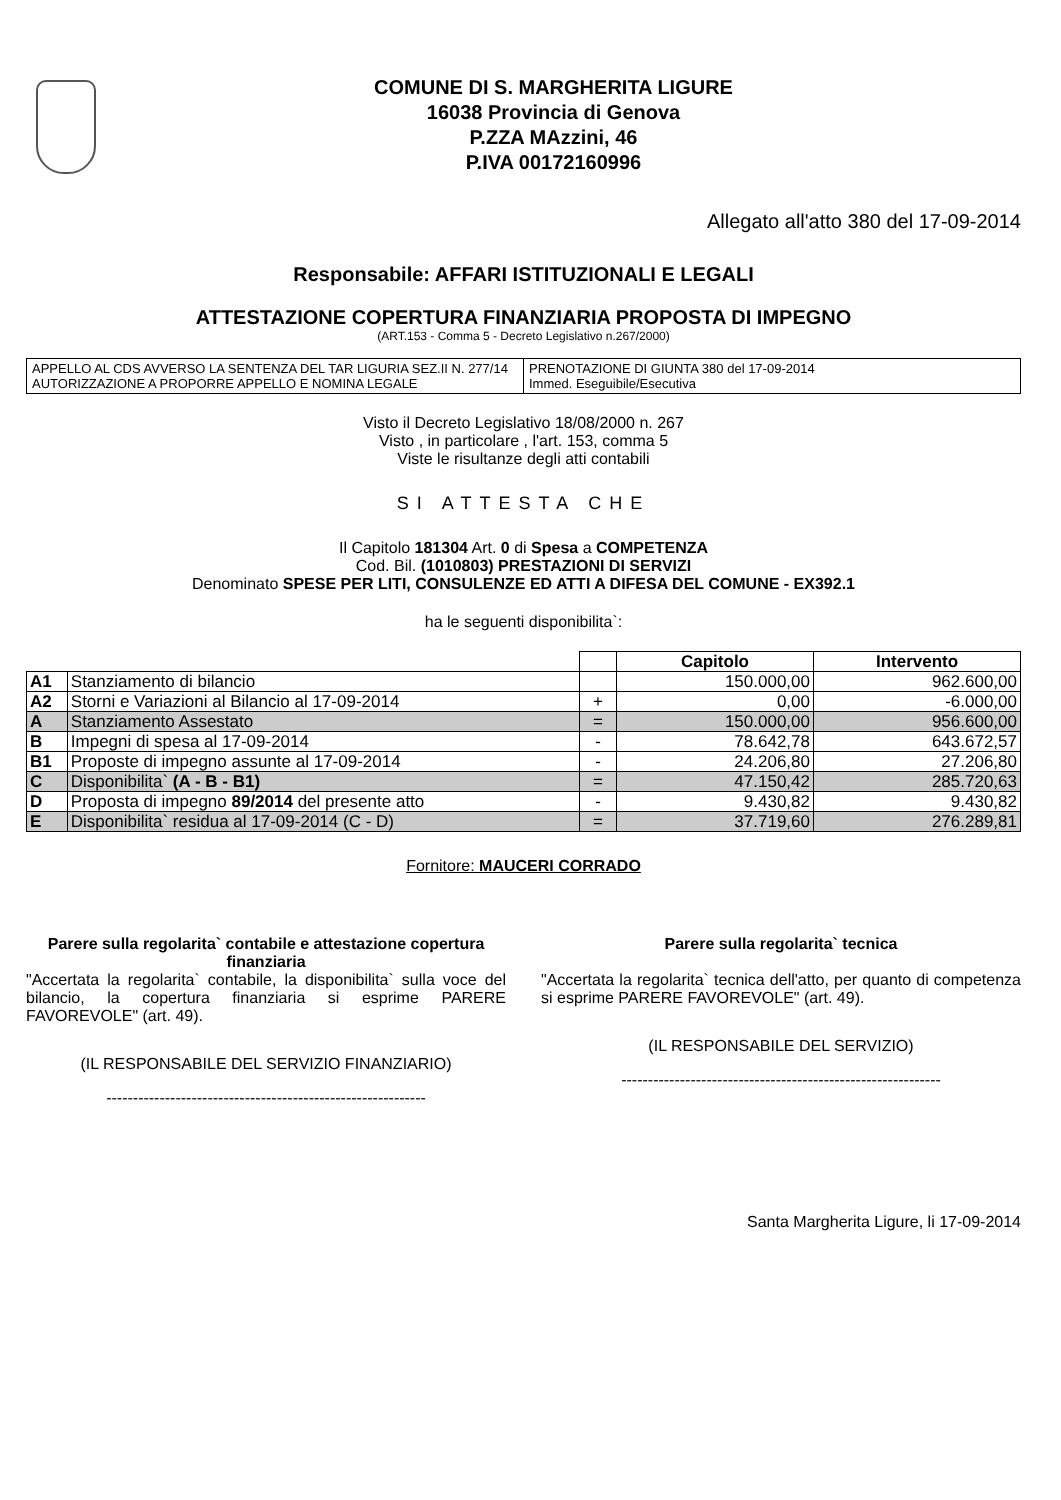COMUNE DI S. MARGHERITA LIGURE
16038 Provincia di Genova
P.ZZA MAzzini, 46
P.IVA 00172160996
Allegato all'atto 380 del 17-09-2014
Responsabile: AFFARI ISTITUZIONALI E LEGALI
ATTESTAZIONE COPERTURA FINANZIARIA PROPOSTA DI IMPEGNO
(ART.153 - Comma 5 - Decreto Legislativo n.267/2000)
| APPELLO AL CDS AVVERSO LA SENTENZA DEL TAR LIGURIA SEZ.II N. 277/14 AUTORIZZAZIONE A PROPORRE APPELLO E NOMINA LEGALE | PRENOTAZIONE DI GIUNTA 380 del 17-09-2014 Immed. Eseguibile/Esecutiva |
Visto il Decreto Legislativo 18/08/2000 n. 267
Visto , in particolare , l'art. 153, comma 5
Viste le risultanze degli atti contabili
SI ATTESTA CHE
Il Capitolo 181304 Art. 0 di Spesa a COMPETENZA
Cod. Bil. (1010803) PRESTAZIONI DI SERVIZI
Denominato SPESE PER LITI, CONSULENZE ED ATTI A DIFESA DEL COMUNE - EX392.1
ha le seguenti disponibilita`:
| | | | Capitolo | Intervento |
| --- | --- | --- | --- | --- |
| A1 | Stanziamento di bilancio | | 150.000,00 | 962.600,00 |
| A2 | Storni e Variazioni al Bilancio al 17-09-2014 | + | 0,00 | -6.000,00 |
| A | Stanziamento Assestato | = | 150.000,00 | 956.600,00 |
| B | Impegni di spesa al 17-09-2014 | - | 78.642,78 | 643.672,57 |
| B1 | Proposte di impegno assunte al 17-09-2014 | - | 24.206,80 | 27.206,80 |
| C | Disponibilita` (A - B - B1) | = | 47.150,42 | 285.720,63 |
| D | Proposta di impegno 89/2014 del presente atto | - | 9.430,82 | 9.430,82 |
| E | Disponibilita` residua al 17-09-2014 (C - D) | = | 37.719,60 | 276.289,81 |
Fornitore: MAUCERI CORRADO
Parere sulla regolarita` contabile e attestazione copertura finanziaria
"Accertata la regolarita` contabile, la disponibilita` sulla voce del bilancio, la copertura finanziaria si esprime PARERE FAVOREVOLE" (art. 49).
(IL RESPONSABILE DEL SERVIZIO FINANZIARIO)
------------------------------------------------------------
Parere sulla regolarita` tecnica
"Accertata la regolarita` tecnica dell'atto, per quanto di competenza si esprime PARERE FAVOREVOLE" (art. 49).
(IL RESPONSABILE DEL SERVIZIO)
------------------------------------------------------------
Santa Margherita Ligure, li 17-09-2014